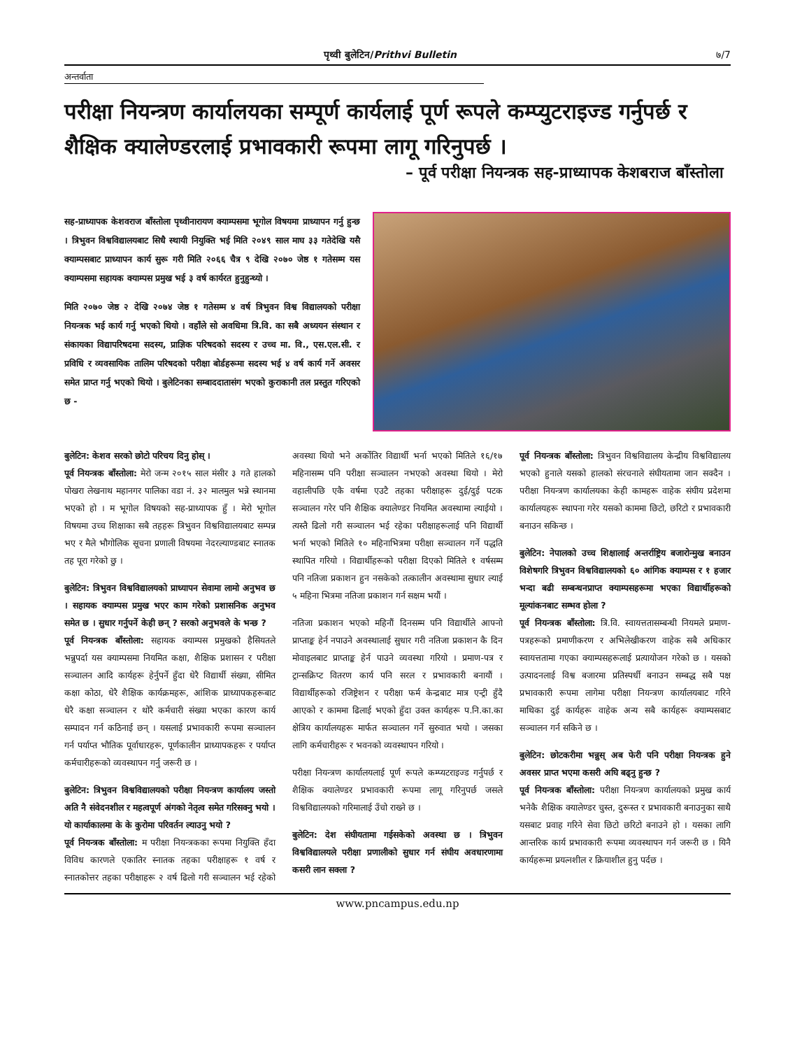पृथ्वी बुलेटिन/Prithvi Bulletin ७/7
अन्तर्वाता
परीक्षा नियन्त्रण कार्यालयका सम्पूर्ण कार्यलाई पूर्ण रूपले कम्प्युटराइज्ड गर्नुपर्छ र शैक्षिक क्यालेण्डरलाई प्रभावकारी रूपमा लागू गरिनुपर्छ ।
– पूर्व परीक्षा नियन्त्रक सह-प्राध्यापक केशबराज बाँस्तोला
सह-प्राध्यापक केशवराज बाँस्तोला पृथ्वीनारायण क्याम्पसमा भूगोल विषयमा प्राध्यापन गर्नु हुन्छ । त्रिभुवन विश्वविद्यालयबाट सिधै स्थायी नियुक्ति भई मिति २०४९ साल माघ ३३ गतेदेखि यसै क्याम्पसबाट प्राध्यापन कार्य सुरू गरी मिति २०६६ चैत्र ९ देखि २०७० जेष्ठ १ गतेसम्म यस क्याम्पसमा सहायक क्याम्पस प्रमुख भई ३ वर्ष कार्यरत हुनुहुन्थ्यो ।
मिति २०७० जेष्ठ २ देखि २०७४ जेष्ठ १ गतेसम्म ४ वर्ष त्रिभुवन विश्व विद्यालयको परीक्षा नियन्त्रक भई कार्य गर्नु भएको थियो । वहाँले सो अवधिमा त्रि.वि. का सबै अध्ययन संस्थान र संकायका विद्यापरिषदमा सदस्य, प्राज्ञिक परिषदको सदस्य र उच्च मा. वि., एस.एल.सी. र प्रविधि र व्यवसायिक तालिम परिषदको परीक्षा बोर्डहरूमा सदस्य भई ४ वर्ष कार्य गर्ने अवसर समेत प्राप्त गर्नु भएको थियो । बुलेटिनका सम्बाददातासंग भएको कुराकानी तल प्रस्तुत गरिएको छ -
बुलेटिन: केशव सरको छोटो परिचय दिनु होस् ।
पूर्व नियन्त्रक बाँस्तोला: मेरो जन्म २०१५ साल मंसीर ३ गते हालको पोखरा लेखनाथ महानगर पालिका वडा नं. ३२ मालमुल भन्ने स्थानमा भएको हो । म भूगोल विषयको सह-प्राध्यापक हुँ । मेरो भूगोल विषयमा उच्च शिक्षाका सबै तहहरू त्रिभुवन विश्वविद्यालयबाट सम्पन्न भए र मैले भौगोलिक सूचना प्रणाली विषयमा नेदरल्याण्डबाट स्नातक तह पूरा गरेको छु ।
बुलेटिन: त्रिभुवन विश्वविद्यालयको प्राध्यापन सेवामा लामो अनुभव छ । सहायक क्याम्पस प्रमुख भएर काम गरेको प्रशासनिक अनुभव समेत छ । सुधार गर्नुपर्ने केही छन् ? सरको अनुभवले के भन्छ ?
पूर्व नियन्त्रक बाँस्तोला: सहायक क्याम्पस प्रमुखको हैसियतले भन्नुपर्दा यस क्याम्पसमा नियमित कक्षा, शैक्षिक प्रशासन र परीक्षा सञ्चालन आदि कार्यहरू हेर्नुपर्ने हुँदा धेरै विद्यार्थी संख्या, सीमित कक्षा कोठा, धेरै शैक्षिक कार्यक्रमहरू, आंशिक प्राध्यापकहरूबाट धेरै कक्षा सञ्चालन र थोरै कर्मचारी संख्या भएका कारण कार्य सम्पादन गर्न कठिनाई छन् । यसलाई प्रभावकारी रूपमा सञ्चालन गर्न पर्याप्त भौतिक पूर्वाधारहरू, पूर्णकालीन प्राध्यापकहरू र पर्याप्त कर्मचारीहरूको व्यवस्थापन गर्नु जरूरी छ ।
बुलेटिन: त्रिभुवन विश्वविद्यालयको परीक्षा नियन्त्रण कार्यालय जस्तो अति नै संवेदनशील र महत्वपूर्ण अंगको नेतृत्व समेत गरिसक्नु भयो । यो कार्याकालमा के के कुरोमा परिवर्तन ल्याउनु भयो ?
पूर्व नियन्त्रक बाँस्तोला: म परीक्षा नियन्त्रकका रूपमा नियुक्ति हँदा विविध कारणले एकातिर स्नातक तहका परीक्षाहरू १ वर्ष र स्नातकोत्तर तहका परीक्षाहरू २ वर्ष ढिलो गरी सञ्चालन भई रहेको अवस्था थियो भने अर्कोतिर विद्यार्थी भर्ना भएको मितिले १६/१७ महिनासम्म पनि परीक्षा सञ्चालन नभएको अवस्था थियो । मेरो वहालीपछि एकै वर्षमा एउटै तहका परीक्षाहरू दुई/दुई पटक सञ्चालन गरेर पनि शैक्षिक क्यालेण्डर नियमित अवस्थामा ल्याईयो । त्यस्तै ढिलो गरी सञ्चालन भई रहेका परीक्षाहरूलाई पनि विद्यार्थी भर्ना भएको मितिले १० महिनाभित्रमा परीक्षा सञ्चालन गर्ने पद्धति स्थापित गरियो । विद्यार्थीहरूको परीक्षा दिएको मितिले १ वर्षसम्म पनि नतिजा प्रकाशन हुन नसकेको तत्कालीन अवस्थामा सुधार ल्याई ५ महिना भित्रमा नतिजा प्रकाशन गर्न सक्षम भयौं ।
नतिजा प्रकाशन भएको महिनौं दिनसम्म पनि विद्यार्थीले आफ्नो प्राप्ताङ्क हेर्न नपाउने अवस्थालाई सुधार गरी नतिजा प्रकाशन कै दिन मोवाइलबाट प्राप्ताङ्क हेर्न पाउने व्यवस्था गरियो । प्रमाण-पत्र र ट्रान्सक्रिप्ट वितरण कार्य पनि सरल र प्रभावकारी बनायौं । विद्यार्थीहरूको रजिष्ट्रेशन र परीक्षा फर्म केन्द्रबाट मात्र एन्ट्री हुँदै आएको र काममा ढिलाई भएको हुँदा उक्त कार्यहरू प.नि.का.का क्षेत्रिय कार्यालयहरू मार्फत सञ्चालन गर्ने सुरुवात भयो । जसका लागि कर्मचारीहरू र भवनको व्यवस्थापन गरियो ।
परीक्षा नियन्त्रण कार्यालयलाई पूर्ण रूपले कम्प्यटराइज्ड गर्नुपर्छ र शैक्षिक क्यालेण्डर प्रभावकारी रूपमा लागू गरिनुपर्छ जसले विश्वविद्यालयको गरिमालाई उँचो राख्ने छ ।
बुलेटिन: देश संघीयतामा गईसकेको अवस्था छ । त्रिभुवन विश्वविद्यालयले परीक्षा प्रणालीको सुधार गर्न संघीय अवधारणामा कसरी लान सक्ला ?
पूर्व नियन्त्रक बाँस्तोला: त्रिभुवन विश्वविद्यालय केन्द्रीय विश्वविद्यालय भएको हुनाले यसको हालको संरचनाले संघीयतामा जान सक्दैन । परीक्षा नियन्त्रण कार्यालयका केही कामहरू वाहेक संघीय प्रदेशमा कार्यालयहरू स्थापना गरेर यसको काममा छिटो, छरिटो र प्रभावकारी बनाउन सकिन्छ ।
बुलेटिन: नेपालको उच्च शिक्षालाई अन्तर्राष्ट्रिय बजारोन्मुख बनाउन विशेषगरि त्रिभुवन विश्वविद्यालयको ६० आंगिक क्याम्पस र १ हजार भन्दा बढी सम्बन्धनप्राप्त क्याम्पसहरूमा भएका विद्यार्थीहरूको मूल्यांकनबाट सम्भव होला ?
पूर्व नियन्त्रक बाँस्तोला: त्रि.वि. स्वायत्ततासम्बन्धी नियमले प्रमाण-पत्रहरूको प्रमाणीकरण र अभिलेखीकरण वाहेक सबै अधिकार स्वायत्ततामा गएका क्याम्पसहरूलाई प्रत्यायोजन गरेको छ । यसको उत्पादनलाई विश्व बजारमा प्रतिस्पर्धी बनाउन सम्बद्ध सबै पक्ष प्रभावकारी रूपमा लागेमा परीक्षा नियन्त्रण कार्यालयबाट गरिने माथिका दुई कार्यहरू वाहेक अन्य सबै कार्यहरू क्याम्पसबाट सञ्चालन गर्न सकिने छ ।
बुलेटिन: छोटकरीमा भन्नुस् अब फेरी पनि परीक्षा नियन्त्रक हुने अवसर प्राप्त भएमा कसरी अघि बढ्नु हुन्छ ?
पूर्व नियन्त्रक बाँस्तोला: परीक्षा नियन्त्रण कार्यालयको प्रमुख कार्य भनेकै शैक्षिक क्यालेण्डर चुस्त, दुरूस्त र प्रभावकारी बनाउनुका साथै यसबाट प्रवाह गरिने सेवा छिटो छरिटो बनाउने हो । यसका लागि आन्तरिक कार्य प्रभावकारी रूपमा व्यवस्थापन गर्न जरूरी छ । यिनै कार्यहरूमा प्रयत्नशील र क्रियाशील हुनु पर्दछ ।
www.pncampus.edu.np